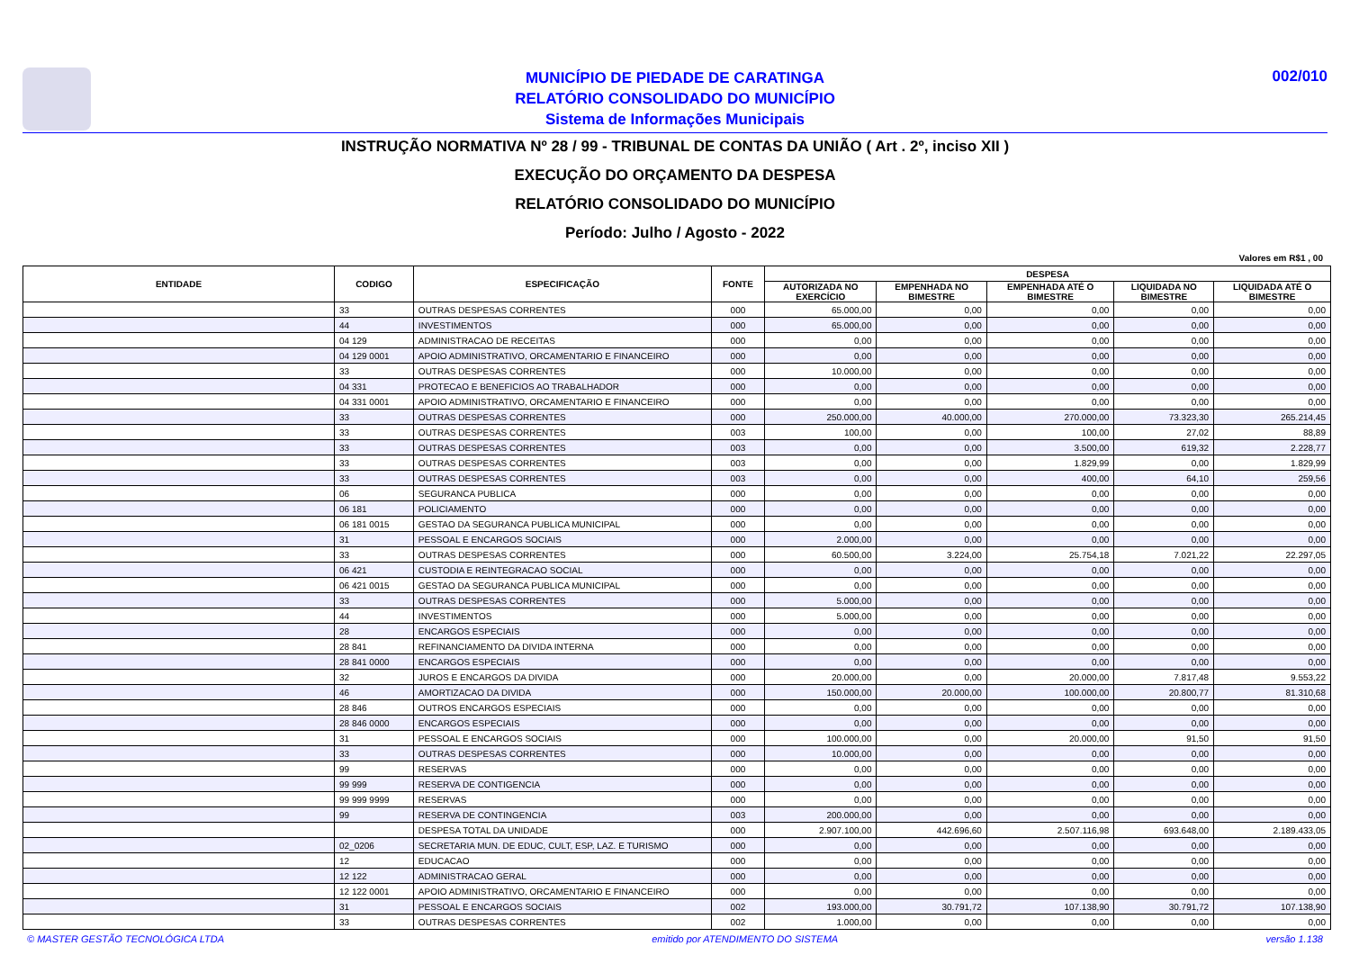MUNICÍPIO DE PIEDADE DE CARATINGA
RELATÓRIO CONSOLIDADO DO MUNICÍPIO
Sistema de Informações Municipais
002/010
INSTRUÇÃO NORMATIVA Nº 28 / 99 - TRIBUNAL DE CONTAS DA UNIÃO ( Art . 2º, inciso XII )
EXECUÇÃO DO ORÇAMENTO DA DESPESA
RELATÓRIO CONSOLIDADO DO MUNICÍPIO
Período: Julho / Agosto - 2022
Valores em R$1 , 00
| ENTIDADE | CODIGO | ESPECIFICAÇÃO | FONTE | DESPESA | | | | |
| --- | --- | --- | --- | --- | --- | --- | --- | --- |
| | | | | AUTORIZADA NO EXERCÍCIO | EMPENHADA NO BIMESTRE | EMPENHADA ATÉ O BIMESTRE | LIQUIDADA NO BIMESTRE | LIQUIDADA ATÉ O BIMESTRE |
| | 33 | OUTRAS DESPESAS CORRENTES | 000 | 65.000,00 | 0,00 | 0,00 | 0,00 | 0,00 |
| | 44 | INVESTIMENTOS | 000 | 65.000,00 | 0,00 | 0,00 | 0,00 | 0,00 |
| | 04 129 | ADMINISTRACAO DE RECEITAS | 000 | 0,00 | 0,00 | 0,00 | 0,00 | 0,00 |
| | 04 129 0001 | APOIO ADMINISTRATIVO, ORCAMENTARIO E FINANCEIRO | 000 | 0,00 | 0,00 | 0,00 | 0,00 | 0,00 |
| | 33 | OUTRAS DESPESAS CORRENTES | 000 | 10.000,00 | 0,00 | 0,00 | 0,00 | 0,00 |
| | 04 331 | PROTECAO E BENEFICIOS AO TRABALHADOR | 000 | 0,00 | 0,00 | 0,00 | 0,00 | 0,00 |
| | 04 331 0001 | APOIO ADMINISTRATIVO, ORCAMENTARIO E FINANCEIRO | 000 | 0,00 | 0,00 | 0,00 | 0,00 | 0,00 |
| | 33 | OUTRAS DESPESAS CORRENTES | 000 | 250.000,00 | 40.000,00 | 270.000,00 | 73.323,30 | 265.214,45 |
| | 33 | OUTRAS DESPESAS CORRENTES | 003 | 100,00 | 0,00 | 100,00 | 27,02 | 88,89 |
| | 33 | OUTRAS DESPESAS CORRENTES | 003 | 0,00 | 0,00 | 3.500,00 | 619,32 | 2.228,77 |
| | 33 | OUTRAS DESPESAS CORRENTES | 003 | 0,00 | 0,00 | 1.829,99 | 0,00 | 1.829,99 |
| | 33 | OUTRAS DESPESAS CORRENTES | 003 | 0,00 | 0,00 | 400,00 | 64,10 | 259,56 |
| | 06 | SEGURANCA PUBLICA | 000 | 0,00 | 0,00 | 0,00 | 0,00 | 0,00 |
| | 06 181 | POLICIAMENTO | 000 | 0,00 | 0,00 | 0,00 | 0,00 | 0,00 |
| | 06 181 0015 | GESTAO DA SEGURANCA PUBLICA MUNICIPAL | 000 | 0,00 | 0,00 | 0,00 | 0,00 | 0,00 |
| | 31 | PESSOAL E ENCARGOS SOCIAIS | 000 | 2.000,00 | 0,00 | 0,00 | 0,00 | 0,00 |
| | 33 | OUTRAS DESPESAS CORRENTES | 000 | 60.500,00 | 3.224,00 | 25.754,18 | 7.021,22 | 22.297,05 |
| | 06 421 | CUSTODIA E REINTEGRACAO SOCIAL | 000 | 0,00 | 0,00 | 0,00 | 0,00 | 0,00 |
| | 06 421 0015 | GESTAO DA SEGURANCA PUBLICA MUNICIPAL | 000 | 0,00 | 0,00 | 0,00 | 0,00 | 0,00 |
| | 33 | OUTRAS DESPESAS CORRENTES | 000 | 5.000,00 | 0,00 | 0,00 | 0,00 | 0,00 |
| | 44 | INVESTIMENTOS | 000 | 5.000,00 | 0,00 | 0,00 | 0,00 | 0,00 |
| | 28 | ENCARGOS ESPECIAIS | 000 | 0,00 | 0,00 | 0,00 | 0,00 | 0,00 |
| | 28 841 | REFINANCIAMENTO DA DIVIDA INTERNA | 000 | 0,00 | 0,00 | 0,00 | 0,00 | 0,00 |
| | 28 841 0000 | ENCARGOS ESPECIAIS | 000 | 0,00 | 0,00 | 0,00 | 0,00 | 0,00 |
| | 32 | JUROS E ENCARGOS DA DIVIDA | 000 | 20.000,00 | 0,00 | 20.000,00 | 7.817,48 | 9.553,22 |
| | 46 | AMORTIZACAO DA DIVIDA | 000 | 150.000,00 | 20.000,00 | 100.000,00 | 20.800,77 | 81.310,68 |
| | 28 846 | OUTROS ENCARGOS ESPECIAIS | 000 | 0,00 | 0,00 | 0,00 | 0,00 | 0,00 |
| | 28 846 0000 | ENCARGOS ESPECIAIS | 000 | 0,00 | 0,00 | 0,00 | 0,00 | 0,00 |
| | 31 | PESSOAL E ENCARGOS SOCIAIS | 000 | 100.000,00 | 0,00 | 20.000,00 | 91,50 | 91,50 |
| | 33 | OUTRAS DESPESAS CORRENTES | 000 | 10.000,00 | 0,00 | 0,00 | 0,00 | 0,00 |
| | 99 | RESERVAS | 000 | 0,00 | 0,00 | 0,00 | 0,00 | 0,00 |
| | 99 999 | RESERVA DE CONTIGENCIA | 000 | 0,00 | 0,00 | 0,00 | 0,00 | 0,00 |
| | 99 999 9999 | RESERVAS | 000 | 0,00 | 0,00 | 0,00 | 0,00 | 0,00 |
| | 99 | RESERVA DE CONTINGENCIA | 003 | 200.000,00 | 0,00 | 0,00 | 0,00 | 0,00 |
| | | DESPESA TOTAL DA UNIDADE | 000 | 2.907.100,00 | 442.696,60 | 2.507.116,98 | 693.648,00 | 2.189.433,05 |
| | 02_0206 | SECRETARIA MUN. DE EDUC, CULT, ESP, LAZ. E TURISMO | 000 | 0,00 | 0,00 | 0,00 | 0,00 | 0,00 |
| | 12 | EDUCACAO | 000 | 0,00 | 0,00 | 0,00 | 0,00 | 0,00 |
| | 12 122 | ADMINISTRACAO GERAL | 000 | 0,00 | 0,00 | 0,00 | 0,00 | 0,00 |
| | 12 122 0001 | APOIO ADMINISTRATIVO, ORCAMENTARIO E FINANCEIRO | 000 | 0,00 | 0,00 | 0,00 | 0,00 | 0,00 |
| | 31 | PESSOAL E ENCARGOS SOCIAIS | 002 | 193.000,00 | 30.791,72 | 107.138,90 | 30.791,72 | 107.138,90 |
| | 33 | OUTRAS DESPESAS CORRENTES | 002 | 1.000,00 | 0,00 | 0,00 | 0,00 | 0,00 |
© MASTER GESTÃO TECNOLÓGICA LTDA emitido por ATENDIMENTO DO SISTEMA versão 1.138